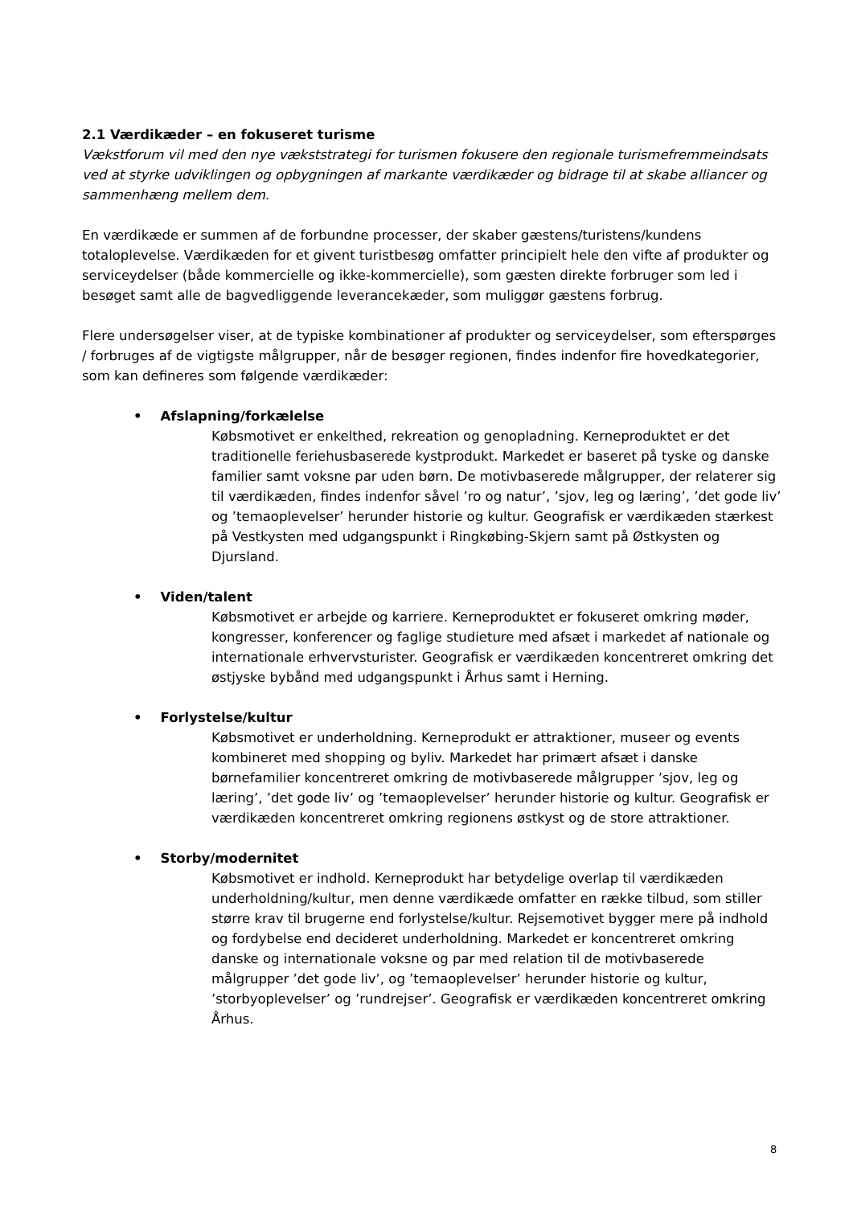2.1 Værdikæder – en fokuseret turisme
Vækstforum vil med den nye vækststrategi for turismen fokusere den regionale turismefremmeindsats ved at styrke udviklingen og opbygningen af markante værdikæder og bidrage til at skabe alliancer og sammenhæng mellem dem.
En værdikæde er summen af de forbundne processer, der skaber gæstens/turistens/kundens totaloplevelse. Værdikæden for et givent turistbesøg omfatter principielt hele den vifte af produkter og serviceydelser (både kommercielle og ikke-kommercielle), som gæsten direkte forbruger som led i besøget samt alle de bagvedliggende leverancekæder, som muliggør gæstens forbrug.
Flere undersøgelser viser, at de typiske kombinationer af produkter og serviceydelser, som efterspørges / forbruges af de vigtigste målgrupper, når de besøger regionen, findes indenfor fire hovedkategorier, som kan defineres som følgende værdikæder:
• Afslapning/forkælelse
Købsmotivet er enkelthed, rekreation og genopladning. Kerneproduktet er det traditionelle feriehusbaserede kystprodukt. Markedet er baseret på tyske og danske familier samt voksne par uden børn. De motivbaserede målgrupper, der relaterer sig til værdikæden, findes indenfor såvel ’ro og natur’, ’sjov, leg og læring’, ’det gode liv’ og ’temaoplevelser’ herunder historie og kultur. Geografisk er værdikæden stærkest på Vestkysten med udgangspunkt i Ringkøbing-Skjern samt på Østkysten og Djursland.
• Viden/talent
Købsmotivet er arbejde og karriere. Kerneproduktet er fokuseret omkring møder, kongresser, konferencer og faglige studieture med afsæt i markedet af nationale og internationale erhvervsturister. Geografisk er værdikæden koncentreret omkring det østjyske bybånd med udgangspunkt i Århus samt i Herning.
• Forlystelse/kultur
Købsmotivet er underholdning. Kerneprodukt er attraktioner, museer og events kombineret med shopping og byliv. Markedet har primært afsæt i danske børnefamilier koncentreret omkring de motivbaserede målgrupper ’sjov, leg og læring’, ’det gode liv’ og ’temaoplevelser’ herunder historie og kultur. Geografisk er værdikæden koncentreret omkring regionens østkyst og de store attraktioner.
• Storby/modernitet
Købsmotivet er indhold. Kerneprodukt har betydelige overlap til værdikæden underholdning/kultur, men denne værdikæde omfatter en række tilbud, som stiller større krav til brugerne end forlystelse/kultur. Rejsemotivet bygger mere på indhold og fordybelse end decideret underholdning. Markedet er koncentreret omkring danske og internationale voksne og par med relation til de motivbaserede målgrupper ’det gode liv’, og ’temaoplevelser’ herunder historie og kultur, ’storbyoplevelser’ og ’rundrejser’. Geografisk er værdikæden koncentreret omkring Århus.
8